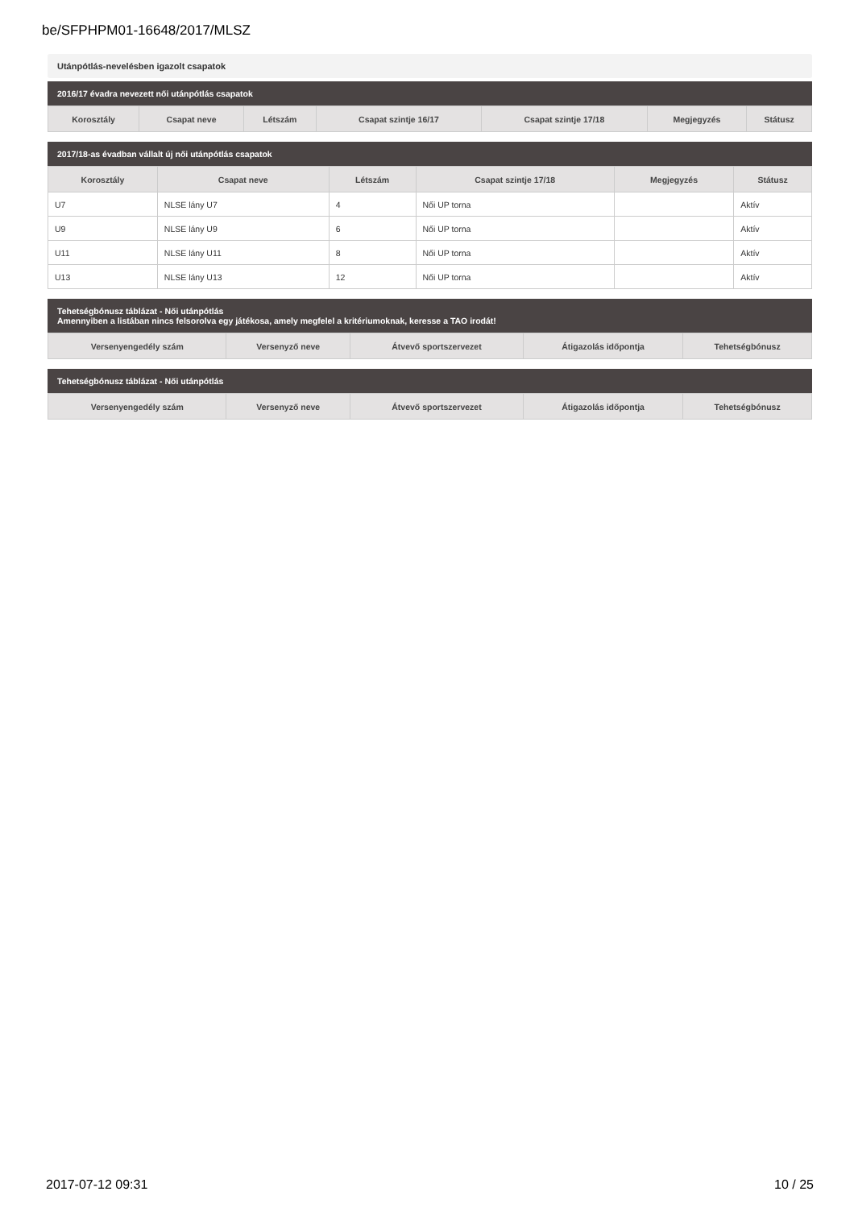be/SFPHPM01-16648/2017/MLSZ
Utánpótlás-nevelésben igazolt csapatok
2016/17 évadra nevezett női utánpótlás csapatok
| Korosztály | Csapat neve | Létszám | Csapat szintje 16/17 | Csapat szintje 17/18 | Megjegyzés | Státusz |
| --- | --- | --- | --- | --- | --- | --- |
2017/18-as évadban vállalt új női utánpótlás csapatok
| Korosztály | Csapat neve | Létszám | Csapat szintje 17/18 | Megjegyzés | Státusz |
| --- | --- | --- | --- | --- | --- |
| U7 | NLSE lány U7 | 4 | Női UP torna | | Aktív |
| U9 | NLSE lány U9 | 6 | Női UP torna | | Aktív |
| U11 | NLSE lány U11 | 8 | Női UP torna | | Aktív |
| U13 | NLSE lány U13 | 12 | Női UP torna | | Aktív |
Tehetségbónusz táblázat - Női utánpótlás
Amennyiben a listában nincs felsorolva egy játékosa, amely megfelel a kritériumoknak, keresse a TAO irodát!
| Versenyengedély szám | Versenyző neve | Átvevő sportszervezet | Átigazolás időpontja | Tehetségbónusz |
| --- | --- | --- | --- | --- |
Tehetségbónusz táblázat - Női utánpótlás
| Versenyengedély szám | Versenyző neve | Átvevő sportszervezet | Átigazolás időpontja | Tehetségbónusz |
| --- | --- | --- | --- | --- |
2017-07-12 09:31 10 / 25